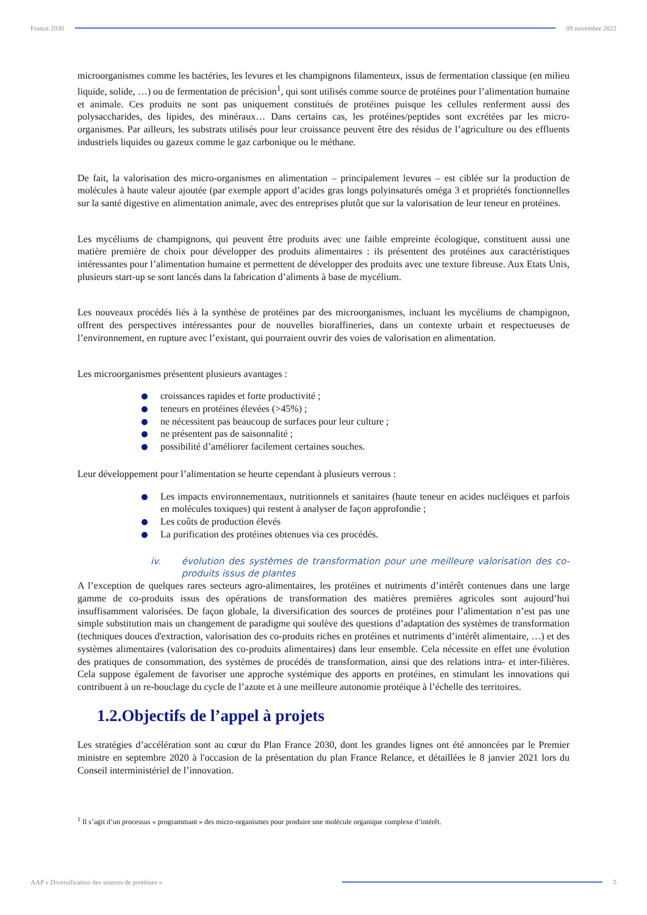France 2030 09 novembre 2022
microorganismes comme les bactéries, les levures et les champignons filamenteux, issus de fermentation classique (en milieu liquide, solide, …) ou de fermentation de précision<sup>1</sup>, qui sont utilisés comme source de protéines pour l’alimentation humaine et animale. Ces produits ne sont pas uniquement constitués de protéines puisque les cellules renferment aussi des polysaccharides, des lipides, des minéraux… Dans certains cas, les protéines/peptides sont excrétées par les micro-organismes. Par ailleurs, les substrats utilisés pour leur croissance peuvent être des résidus de l’agriculture ou des effluents industriels liquides ou gazeux comme le gaz carbonique ou le méthane.
De fait, la valorisation des micro-organismes en alimentation – principalement levures – est ciblée sur la production de molécules à haute valeur ajoutée (par exemple apport d’acides gras longs polyinsaturés oméga 3 et propriétés fonctionnelles sur la santé digestive en alimentation animale, avec des entreprises plutôt que sur la valorisation de leur teneur en protéines.
Les mycéliums de champignons, qui peuvent être produits avec une faible empreinte écologique, constituent aussi une matière première de choix pour développer des produits alimentaires : ils présentent des protéines aux caractéristiques intéressantes pour l’alimentation humaine et permettent de développer des produits avec une texture fibreuse. Aux Etats Unis, plusieurs start-up se sont lancés dans la fabrication d’aliments à base de mycélium.
Les nouveaux procédés liés à la synthèse de protéines par des microorganismes, incluant les mycéliums de champignon, offrent des perspectives intéressantes pour de nouvelles bioraffineries, dans un contexte urbain et respectueuses de l’environnement, en rupture avec l’existant, qui pourraient ouvrir des voies de valorisation en alimentation.
Les microorganismes présentent plusieurs avantages :
croissances rapides et forte productivité ;
teneurs en protéines élevées (>45%) ;
ne nécessitent pas beaucoup de surfaces pour leur culture ;
ne présentent pas de saisonnalité ;
possibilité d’améliorer facilement certaines souches.
Leur développement pour l’alimentation se heurte cependant à plusieurs verrous :
Les impacts environnementaux, nutritionnels et sanitaires (haute teneur en acides nucléiques et parfois en molécules toxiques) qui restent à analyser de façon approfondie ;
Les coûts de production élevés
La purification des protéines obtenues via ces procédés.
iv. évolution des systèmes de transformation pour une meilleure valorisation des co-produits issus de plantes
A l’exception de quelques rares secteurs agro-alimentaires, les protéines et nutriments d’intérêt contenues dans une large gamme de co-produits issus des opérations de transformation des matières premières agricoles sont aujourd’hui insuffisamment valorisées. De façon globale, la diversification des sources de protéines pour l’alimentation n’est pas une simple substitution mais un changement de paradigme qui soulève des questions d’adaptation des systèmes de transformation (techniques douces d'extraction, valorisation des co-produits riches en protéines et nutriments d’intérêt alimentaire, …) et des systèmes alimentaires (valorisation des co-produits alimentaires) dans leur ensemble. Cela nécessite en effet une évolution des pratiques de consommation, des systèmes de procédés de transformation, ainsi que des relations intra- et inter-filières. Cela suppose également de favoriser une approche systémique des apports en protéines, en stimulant les innovations qui contribuent à un re-bouclage du cycle de l’azote et à une meilleure autonomie protéique à l’échelle des territoires.
1.2.Objectifs de l’appel à projets
Les stratégies d’accélération sont au cœur du Plan France 2030, dont les grandes lignes ont été annoncées par le Premier ministre en septembre 2020 à l'occasion de la présentation du plan France Relance, et détaillées le 8 janvier 2021 lors du Conseil interministériel de l’innovation.
<sup>1</sup> Il s’agit d’un processus « programmant » des micro-organismes pour produire une molécule organique complexe d’intérêt.
AAP « Diversification des sources de protéines » 5